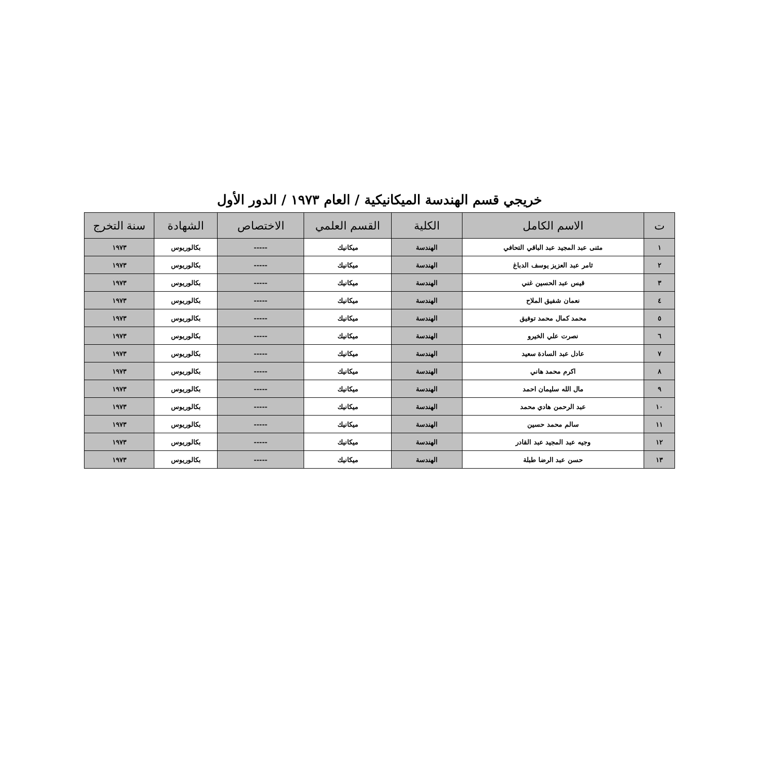خريجي قسم الهندسة الميكانيكية / العام ١٩٧٣ / الدور الأول
| ت | الاسم الكامل | الكلية | القسم العلمي | الاختصاص | الشهادة | سنة التخرج |
| --- | --- | --- | --- | --- | --- | --- |
| ١ | مثنى عبد المجيد عبد الباقي التحافي | الهندسة | ميكانيك | ----- | بكالوريوس | ١٩٧٣ |
| ٢ | ثامر عبد العزيز يوسف الدباغ | الهندسة | ميكانيك | ----- | بكالوريوس | ١٩٧٣ |
| ٣ | قيس عبد الحسين غني | الهندسة | ميكانيك | ----- | بكالوريوس | ١٩٧٣ |
| ٤ | نعمان شفيق الملاح | الهندسة | ميكانيك | ----- | بكالوريوس | ١٩٧٣ |
| ٥ | محمد كمال محمد توفيق | الهندسة | ميكانيك | ----- | بكالوريوس | ١٩٧٣ |
| ٦ | نصرت علي الخيرو | الهندسة | ميكانيك | ----- | بكالوريوس | ١٩٧٣ |
| ٧ | عادل عبد السادة سعيد | الهندسة | ميكانيك | ----- | بكالوريوس | ١٩٧٣ |
| ٨ | اكرم محمد هاني | الهندسة | ميكانيك | ----- | بكالوريوس | ١٩٧٣ |
| ٩ | مال الله سليمان احمد | الهندسة | ميكانيك | ----- | بكالوريوس | ١٩٧٣ |
| ١٠ | عبد الرحمن هادي محمد | الهندسة | ميكانيك | ----- | بكالوريوس | ١٩٧٣ |
| ١١ | سالم محمد حسين | الهندسة | ميكانيك | ----- | بكالوريوس | ١٩٧٣ |
| ١٢ | وجيه عبد المجيد عبد القادر | الهندسة | ميكانيك | ----- | بكالوريوس | ١٩٧٣ |
| ١٣ | حسن عبد الرضا طبلة | الهندسة | ميكانيك | ----- | بكالوريوس | ١٩٧٣ |